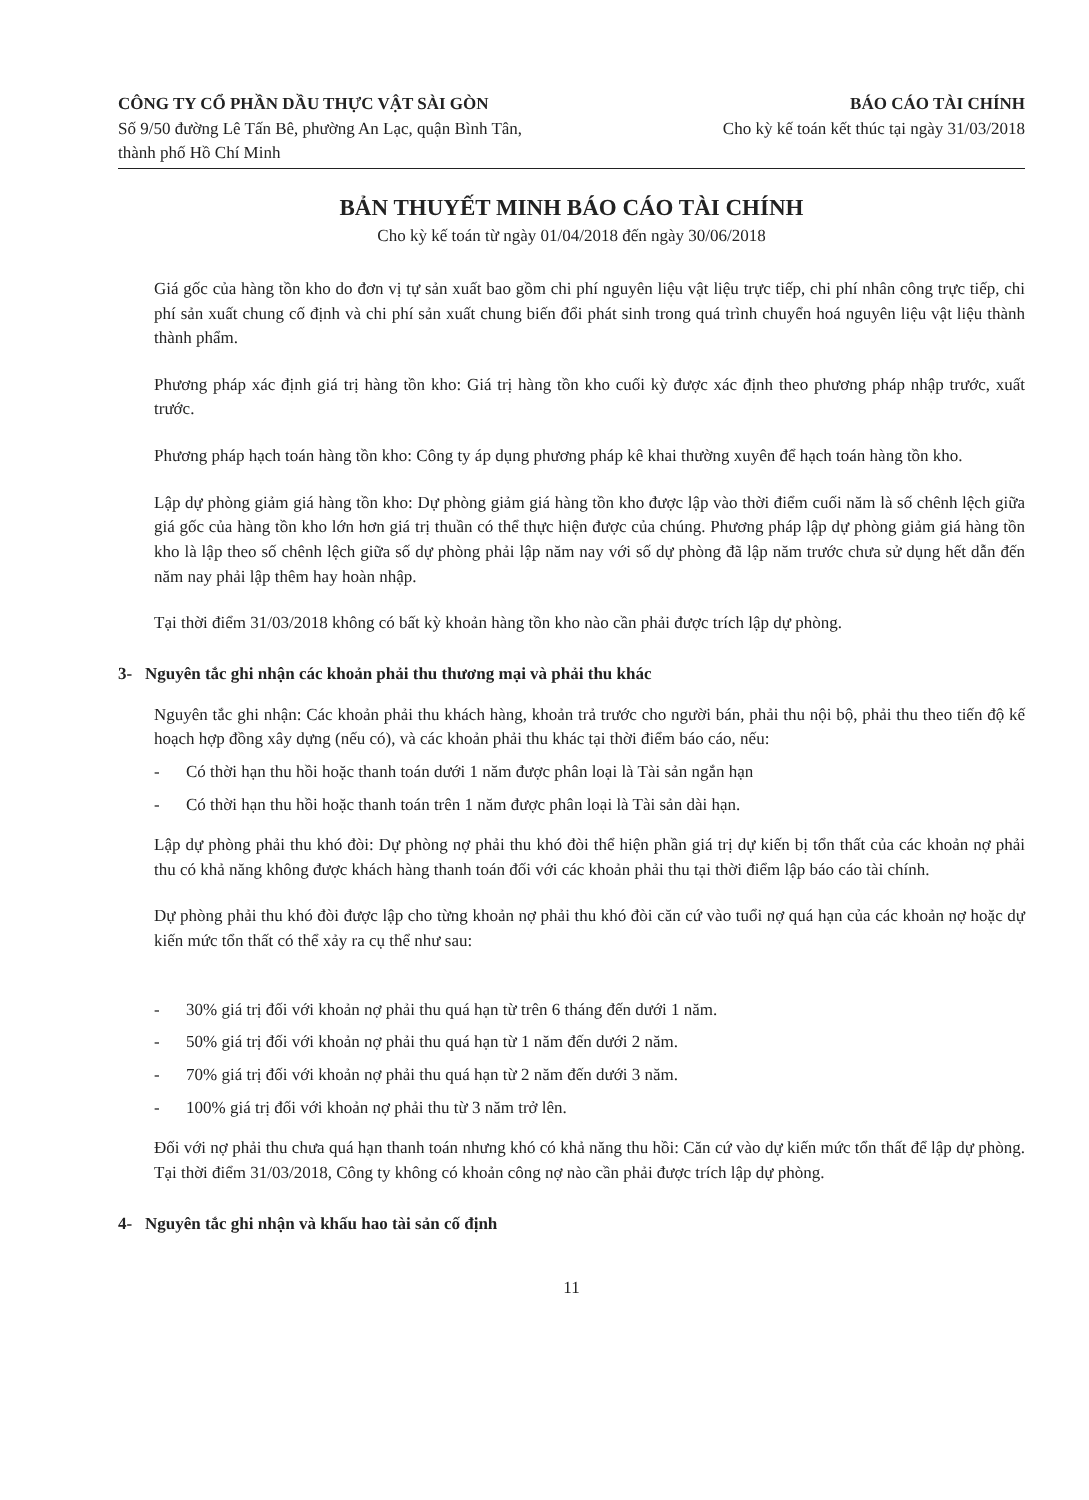CÔNG TY CỔ PHẦN DẦU THỰC VẬT SÀI GÒN
Số 9/50 đường Lê Tấn Bê, phường An Lạc, quận Bình Tân, thành phố Hồ Chí Minh
BÁO CÁO TÀI CHÍNH
Cho kỳ kế toán kết thúc tại ngày 31/03/2018
BẢN THUYẾT MINH BÁO CÁO TÀI CHÍNH
Cho kỳ kế toán từ ngày 01/04/2018 đến ngày 30/06/2018
Giá gốc của hàng tồn kho do đơn vị tự sản xuất bao gồm chi phí nguyên liệu vật liệu trực tiếp, chi phí nhân công trực tiếp, chi phí sản xuất chung cố định và chi phí sản xuất chung biến đổi phát sinh trong quá trình chuyển hoá nguyên liệu vật liệu thành thành phẩm.
Phương pháp xác định giá trị hàng tồn kho: Giá trị hàng tồn kho cuối kỳ được xác định theo phương pháp nhập trước, xuất trước.
Phương pháp hạch toán hàng tồn kho: Công ty áp dụng phương pháp kê khai thường xuyên để hạch toán hàng tồn kho.
Lập dự phòng giảm giá hàng tồn kho: Dự phòng giảm giá hàng tồn kho được lập vào thời điểm cuối năm là số chênh lệch giữa giá gốc của hàng tồn kho lớn hơn giá trị thuần có thể thực hiện được của chúng. Phương pháp lập dự phòng giảm giá hàng tồn kho là lập theo số chênh lệch giữa số dự phòng phải lập năm nay với số dự phòng đã lập năm trước chưa sử dụng hết dẫn đến năm nay phải lập thêm hay hoàn nhập.
Tại thời điểm 31/03/2018 không có bất kỳ khoản hàng tồn kho nào cần phải được trích lập dự phòng.
3- Nguyên tắc ghi nhận các khoản phải thu thương mại và phải thu khác
Nguyên tắc ghi nhận: Các khoản phải thu khách hàng, khoản trả trước cho người bán, phải thu nội bộ, phải thu theo tiến độ kế hoạch hợp đồng xây dựng (nếu có), và các khoản phải thu khác tại thời điểm báo cáo, nếu:
- Có thời hạn thu hồi hoặc thanh toán dưới 1 năm được phân loại là Tài sản ngắn hạn
- Có thời hạn thu hồi hoặc thanh toán trên 1 năm được phân loại là Tài sản dài hạn.
Lập dự phòng phải thu khó đòi: Dự phòng nợ phải thu khó đòi thể hiện phần giá trị dự kiến bị tổn thất của các khoản nợ phải thu có khả năng không được khách hàng thanh toán đối với các khoản phải thu tại thời điểm lập báo cáo tài chính.
Dự phòng phải thu khó đòi được lập cho từng khoản nợ phải thu khó đòi căn cứ vào tuổi nợ quá hạn của các khoản nợ hoặc dự kiến mức tổn thất có thể xảy ra cụ thể như sau:
- 30% giá trị đối với khoản nợ phải thu quá hạn từ trên 6 tháng đến dưới 1 năm.
- 50% giá trị đối với khoản nợ phải thu quá hạn từ 1 năm đến dưới 2 năm.
- 70% giá trị đối với khoản nợ phải thu quá hạn từ 2 năm đến dưới 3 năm.
- 100% giá trị đối với khoản nợ phải thu từ 3 năm trở lên.
Đối với nợ phải thu chưa quá hạn thanh toán nhưng khó có khả năng thu hồi: Căn cứ vào dự kiến mức tổn thất để lập dự phòng. Tại thời điểm 31/03/2018, Công ty không có khoản công nợ nào cần phải được trích lập dự phòng.
4- Nguyên tắc ghi nhận và khấu hao tài sản cố định
11